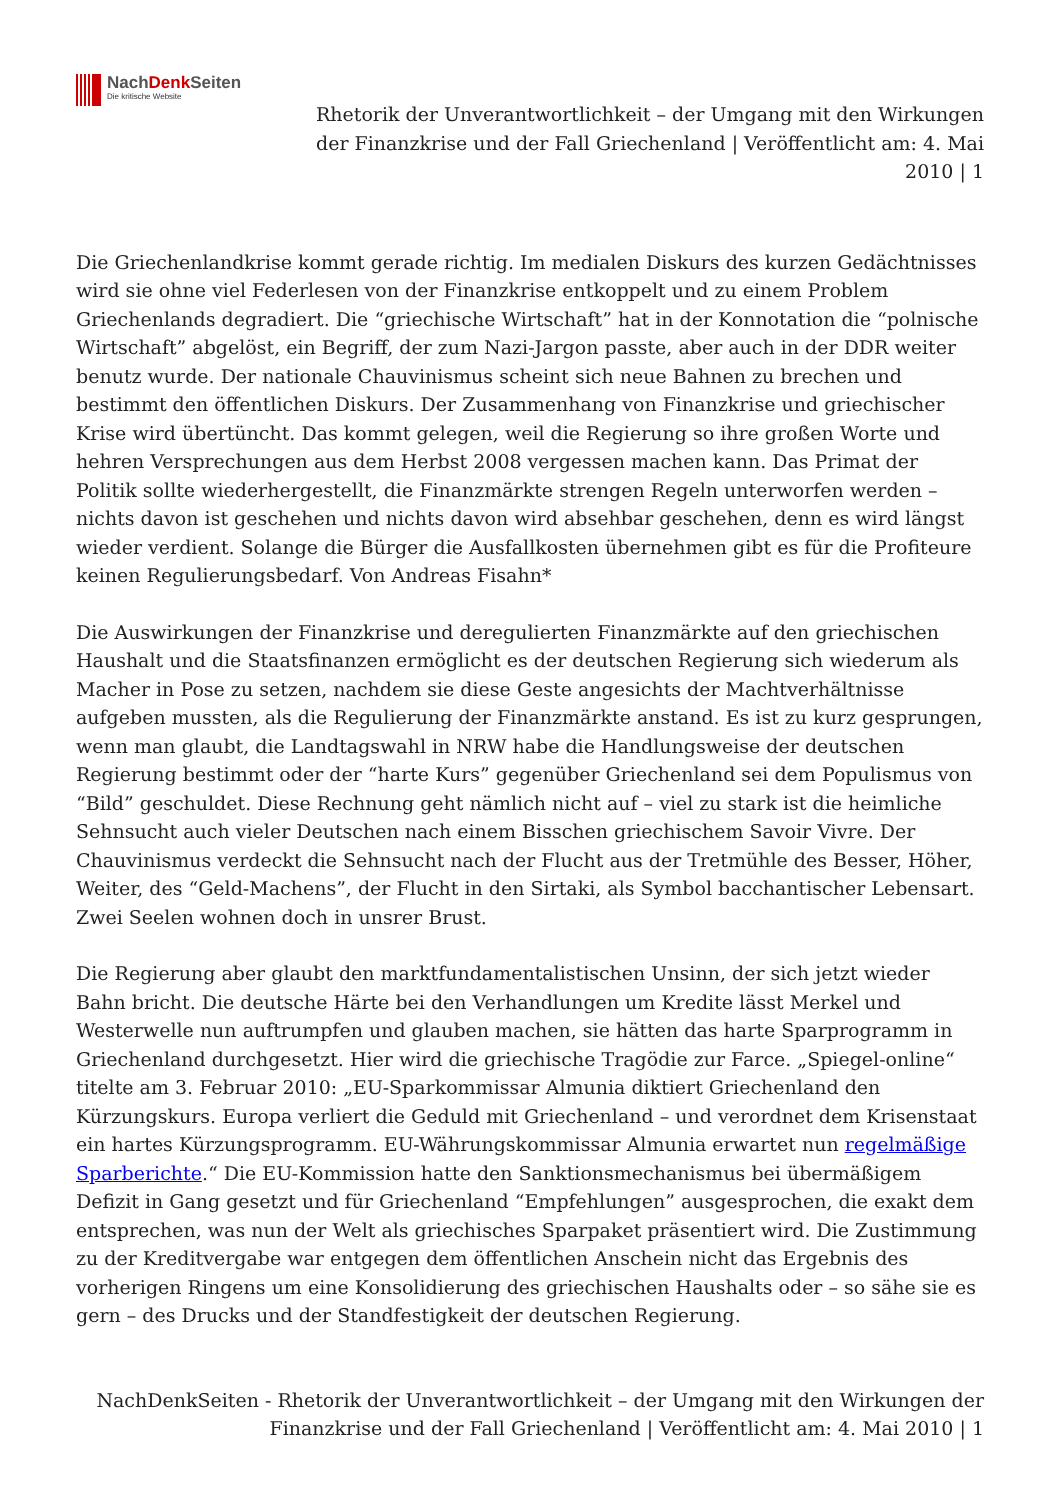NachDenk Seiten
Die kritische Website
Rhetorik der Unverantwortlichkeit – der Umgang mit den Wirkungen der Finanzkrise und der Fall Griechenland | Veröffentlicht am: 4. Mai 2010 | 1
Die Griechenlandkrise kommt gerade richtig. Im medialen Diskurs des kurzen Gedächtnisses wird sie ohne viel Federlesen von der Finanzkrise entkoppelt und zu einem Problem Griechenlands degradiert. Die “griechische Wirtschaft” hat in der Konnotation die “polnische Wirtschaft” abgelöst, ein Begriff, der zum Nazi-Jargon passte, aber auch in der DDR weiter benutz wurde. Der nationale Chauvinismus scheint sich neue Bahnen zu brechen und bestimmt den öffentlichen Diskurs. Der Zusammenhang von Finanzkrise und griechischer Krise wird übertüncht. Das kommt gelegen, weil die Regierung so ihre großen Worte und hehren Versprechungen aus dem Herbst 2008 vergessen machen kann. Das Primat der Politik sollte wiederhergestellt, die Finanzmärkte strengen Regeln unterworfen werden – nichts davon ist geschehen und nichts davon wird absehbar geschehen, denn es wird längst wieder verdient. Solange die Bürger die Ausfallkosten übernehmen gibt es für die Profiteure keinen Regulierungsbedarf. Von Andreas Fisahn*
Die Auswirkungen der Finanzkrise und deregulierten Finanzmärkte auf den griechischen Haushalt und die Staatsfinanzen ermöglicht es der deutschen Regierung sich wiederum als Macher in Pose zu setzen, nachdem sie diese Geste angesichts der Machtverhältnisse aufgeben mussten, als die Regulierung der Finanzmärkte anstand. Es ist zu kurz gesprungen, wenn man glaubt, die Landtagswahl in NRW habe die Handlungsweise der deutschen Regierung bestimmt oder der “harte Kurs” gegenüber Griechenland sei dem Populismus von “Bild” geschuldet. Diese Rechnung geht nämlich nicht auf – viel zu stark ist die heimliche Sehnsucht auch vieler Deutschen nach einem Bisschen griechischem Savoir Vivre. Der Chauvinismus verdeckt die Sehnsucht nach der Flucht aus der Tretmühle des Besser, Höher, Weiter, des “Geld-Machens”, der Flucht in den Sirtaki, als Symbol bacchantischer Lebensart. Zwei Seelen wohnen doch in unsrer Brust.
Die Regierung aber glaubt den marktfundamentalistischen Unsinn, der sich jetzt wieder Bahn bricht. Die deutsche Härte bei den Verhandlungen um Kredite lässt Merkel und Westerwelle nun auftrumpfen und glauben machen, sie hätten das harte Sparprogramm in Griechenland durchgesetzt. Hier wird die griechische Tragödie zur Farce. „Spiegel-online“ titelte am 3. Februar 2010: „EU-Sparkommissar Almunia diktiert Griechenland den Kürzungskurs. Europa verliert die Geduld mit Griechenland – und verordnet dem Krisenstaat ein hartes Kürzungsprogramm. EU-Währungskommissar Almunia erwartet nun regelmäßige Sparberichte.“ Die EU-Kommission hatte den Sanktionsmechanismus bei übermäßigem Defizit in Gang gesetzt und für Griechenland “Empfehlungen” ausgesprochen, die exakt dem entsprechen, was nun der Welt als griechisches Sparpaket präsentiert wird. Die Zustimmung zu der Kreditvergabe war entgegen dem öffentlichen Anschein nicht das Ergebnis des vorherigen Ringens um eine Konsolidierung des griechischen Haushalts oder – so sähe sie es gern – des Drucks und der Standfestigkeit der deutschen Regierung.
NachDenkSeiten - Rhetorik der Unverantwortlichkeit – der Umgang mit den Wirkungen der Finanzkrise und der Fall Griechenland | Veröffentlicht am: 4. Mai 2010 | 1